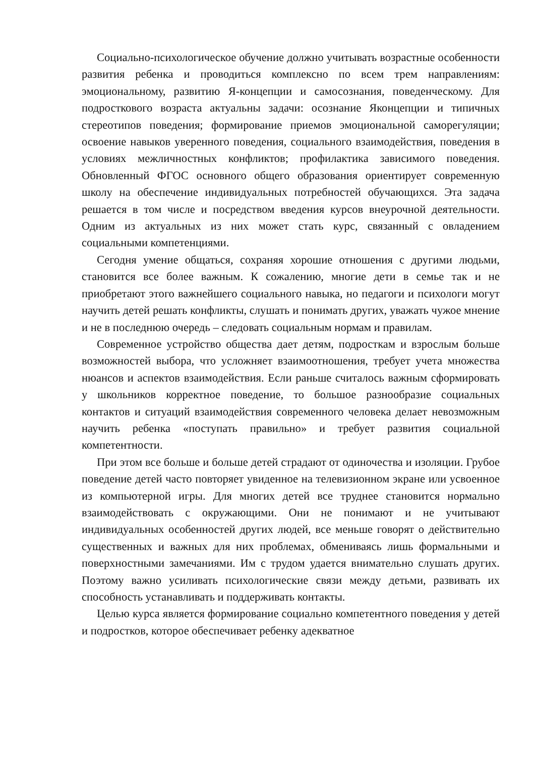Социально-психологическое обучение должно учитывать возрастные особенности развития ребенка и проводиться комплексно по всем трем направлениям: эмоциональному, развитию Я-концепции и самосознания, поведенческому. Для подросткового возраста актуальны задачи: осознание Яконцепции и типичных стереотипов поведения; формирование приемов эмоциональной саморегуляции; освоение навыков уверенного поведения, социального взаимодействия, поведения в условиях межличностных конфликтов; профилактика зависимого поведения. Обновленный ФГОС основного общего образования ориентирует современную школу на обеспечение индивидуальных потребностей обучающихся. Эта задача решается в том числе и посредством введения курсов внеурочной деятельности. Одним из актуальных из них может стать курс, связанный с овладением социальными компетенциями.
Сегодня умение общаться, сохраняя хорошие отношения с другими людьми, становится все более важным. К сожалению, многие дети в семье так и не приобретают этого важнейшего социального навыка, но педагоги и психологи могут научить детей решать конфликты, слушать и понимать других, уважать чужое мнение и не в последнюю очередь – следовать социальным нормам и правилам.
Современное устройство общества дает детям, подросткам и взрослым больше возможностей выбора, что усложняет взаимоотношения, требует учета множества нюансов и аспектов взаимодействия. Если раньше считалось важным сформировать у школьников корректное поведение, то большое разнообразие социальных контактов и ситуаций взаимодействия современного человека делает невозможным научить ребенка «поступать правильно» и требует развития социальной компетентности.
При этом все больше и больше детей страдают от одиночества и изоляции. Грубое поведение детей часто повторяет увиденное на телевизионном экране или усвоенное из компьютерной игры. Для многих детей все труднее становится нормально взаимодействовать с окружающими. Они не понимают и не учитывают индивидуальных особенностей других людей, все меньше говорят о действительно существенных и важных для них проблемах, обмениваясь лишь формальными и поверхностными замечаниями. Им с трудом удается внимательно слушать других. Поэтому важно усиливать психологические связи между детьми, развивать их способность устанавливать и поддерживать контакты.
Целью курса является формирование социально компетентного поведения у детей и подростков, которое обеспечивает ребенку адекватное